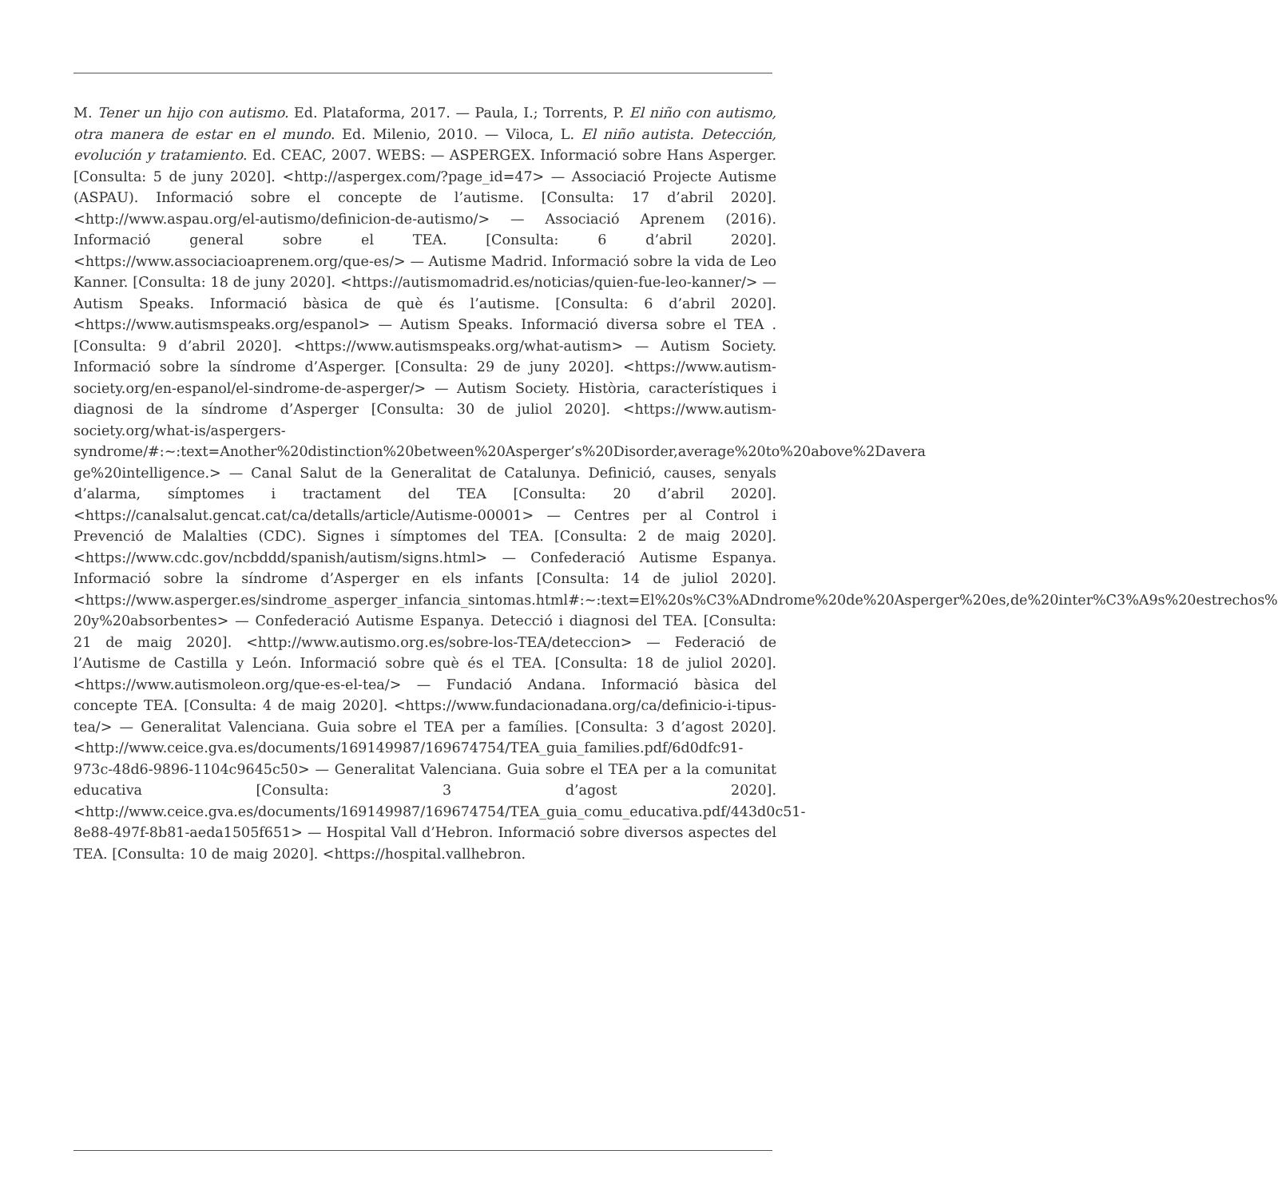M. Tener un hijo con autismo. Ed. Plataforma, 2017. — Paula, I.; Torrents, P. El niño con autismo, otra manera de estar en el mundo. Ed. Milenio, 2010. — Viloca, L. El niño autista. Detección, evolución y tratamiento. Ed. CEAC, 2007. WEBS: — ASPERGEX. Informació sobre Hans Asperger. [Consulta: 5 de juny 2020]. <http://aspergex.com/?page_id=47> — Associació Projecte Autisme (ASPAU). Informació sobre el concepte de l’autisme. [Consulta: 17 d’abril 2020]. <http://www.aspau.org/el-autismo/definicion-de-autismo/> — Associació Aprenem (2016). Informació general sobre el TEA. [Consulta: 6 d’abril 2020]. <https://www.associacioaprenem.org/que-es/> — Autisme Madrid. Informació sobre la vida de Leo Kanner. [Consulta: 18 de juny 2020]. <https://autismomadrid.es/noticias/quien-fue-leo-kanner/> — Autism Speaks. Informació bàsica de què és l’autisme. [Consulta: 6 d’abril 2020]. <https://www.autismspeaks.org/espanol> — Autism Speaks. Informació diversa sobre el TEA .[Consulta: 9 d’abril 2020]. <https://www.autismspeaks.org/what-autism> — Autism Society. Informació sobre la síndrome d’Asperger. [Consulta: 29 de juny 2020]. <https://www.autism-society.org/en-espanol/el-sindrome-de-asperger/> — Autism Society. Història, característiques i diagnosi de la síndrome d’Asperger [Consulta: 30 de juliol 2020]. <https://www.autism-society.org/what-is/aspergers-syndrome/#:~:text=Another%20distinction%20between%20Asperger’s%20Disorder,average%20to%20above%2Davera ge%20intelligence.> — Canal Salut de la Generalitat de Catalunya. Definició, causes, senyals d’alarma, símptomes i tractament del TEA [Consulta: 20 d’abril 2020]. <https://canalsalut.gencat.cat/ca/detalls/article/Autisme-00001> — Centres per al Control i Prevenció de Malalties (CDC). Signes i símptomes del TEA. [Consulta: 2 de maig 2020]. <https://www.cdc.gov/ncbddd/spanish/autism/signs.html> — Confederació Autisme Espanya. Informació sobre la síndrome d’Asperger en els infants [Consulta: 14 de juliol 2020]. <https://www.asperger.es/sindrome_asperger_infancia_sintomas.html#:~:text=El%20s%C3%ADndrome%20de%20Asperger%20es,de%20inter%C3%A9s%20estrechos% 20y%20absorbentes> — Confederació Autisme Espanya. Detecció i diagnosi del TEA. [Consulta: 21 de maig 2020]. <http://www.autismo.org.es/sobre-los-TEA/deteccion> — Federació de l’Autisme de Castilla y León. Informació sobre què és el TEA. [Consulta: 18 de juliol 2020]. <https://www.autismoleon.org/que-es-el-tea/> — Fundació Andana. Informació bàsica del concepte TEA. [Consulta: 4 de maig 2020]. <https://www.fundacionadana.org/ca/definicio-i-tipus-tea/> — Generalitat Valenciana. Guia sobre el TEA per a famílies. [Consulta: 3 d’agost 2020]. <http://www.ceice.gva.es/documents/169149987/169674754/TEA_guia_families.pdf/6d0dfc91-973c-48d6-9896-1104c9645c50> — Generalitat Valenciana. Guia sobre el TEA per a la comunitat educativa [Consulta: 3 d’agost 2020]. <http://www.ceice.gva.es/documents/169149987/169674754/TEA_guia_comu_educativa.pdf/443d0c51-8e88-497f-8b81-aeda1505f651> — Hospital Vall d’Hebron. Informació sobre diversos aspectes del TEA. [Consulta: 10 de maig 2020]. <https://hospital.vallhebron.